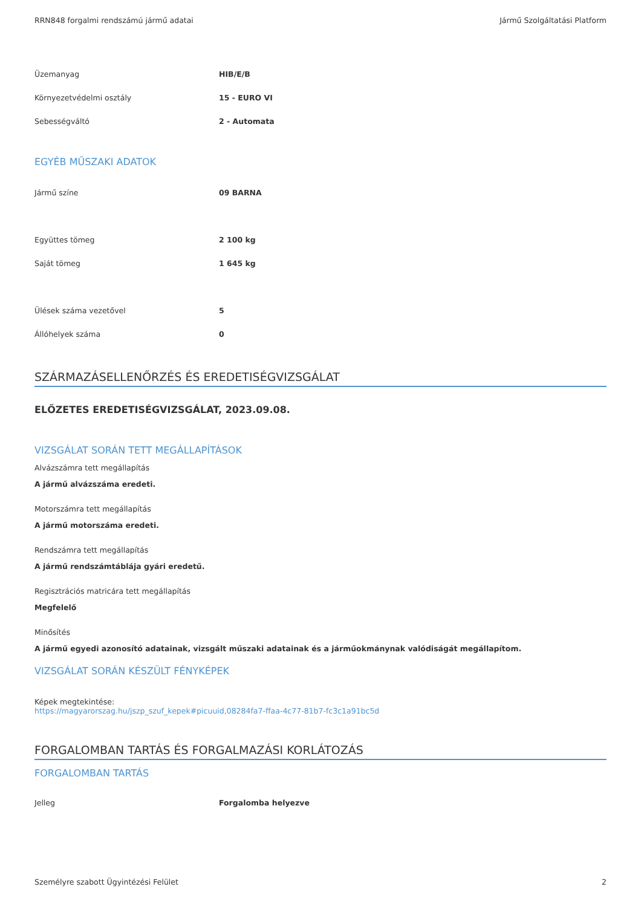RRN848 forgalmi rendszámú jármű adatai Jármű Szolgáltatási Platform
| Üzemanyag | HIB/E/B |
| Környezetvédelmi osztály | 15 - EURO VI |
| Sebességváltó | 2 - Automata |
EGYÉB MŰSZAKI ADATOK
| Jármű színe | 09 BARNA |
| Együttes tömeg | 2 100 kg |
| Saját tömeg | 1 645 kg |
| Ülések száma vezetővel | 5 |
| Állóhelyek száma | 0 |
SZÁRMAZÁSELLENŐRZÉS ÉS EREDETISÉGVIZSGÁLAT
ELŐZETES EREDETISÉGVIZSGÁLAT, 2023.09.08.
VIZSGÁLAT SORÁN TETT MEGÁLLAPÍTÁSOK
Alvázszámra tett megállapítás
A jármű alvázszáma eredeti.
Motorszámra tett megállapítás
A jármű motorszáma eredeti.
Rendszámra tett megállapítás
A jármű rendszámtáblája gyári eredetű.
Regisztrációs matricára tett megállapítás
Megfelelő
Minősítés
A jármű egyedi azonosító adatainak, vizsgált műszaki adatainak és a járműokmánynak valódiságát megállapítom.
VIZSGÁLAT SORÁN KÉSZÜLT FÉNYKÉPEK
Képek megtekintése:
https://magyarorszag.hu/jszp_szuf_kepek#picuuid,08284fa7-ffaa-4c77-81b7-fc3c1a91bc5d
FORGALOMBAN TARTÁS ÉS FORGALMAZÁSI KORLÁTOZÁS
FORGALOMBAN TARTÁS
| Jelleg | Forgalomba helyezve |
Személyre szabott Ügyintézési Felület 2